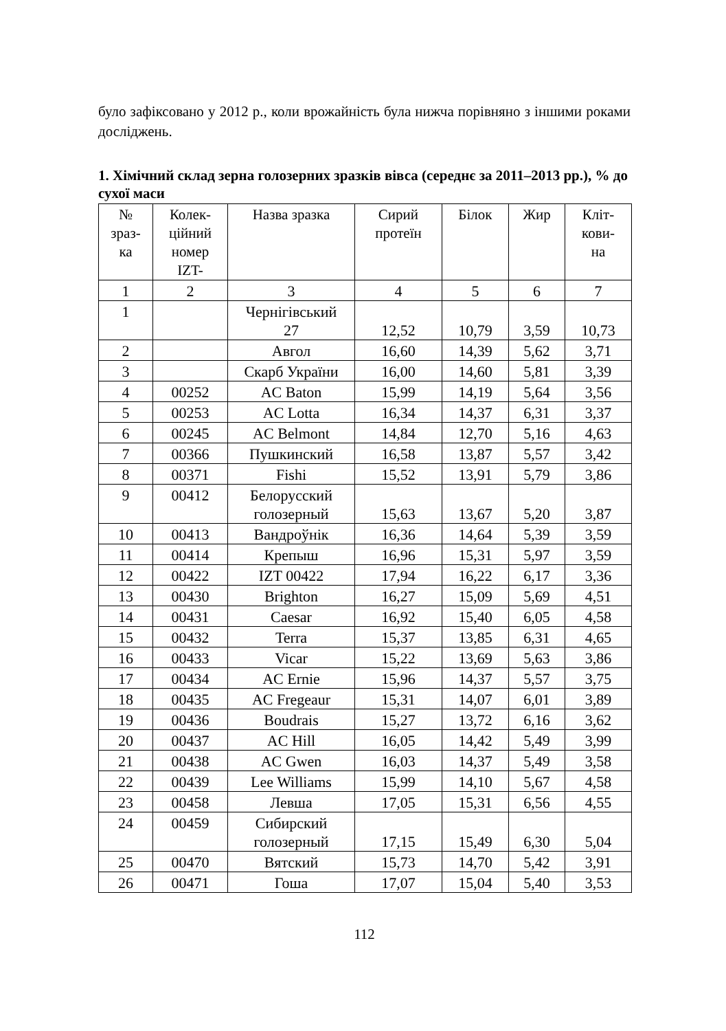було зафіксовано у 2012 р., коли врожайність була нижча порівняно з іншими роками досліджень.
1. Хімічний склад зерна голозерних зразків вівса (середнє за 2011–2013 рр.), % до сухої маси
| № зраз- ка | Колек- ційний номер IZT- | Назва зразка | Сирий протеїн | Білок | Жир | Кліт- кови- на |
| 1 | 2 | 3 | 4 | 5 | 6 | 7 |
| 1 | | Чернігівський 27 | 12,52 | 10,79 | 3,59 | 10,73 |
| 2 | | Авгол | 16,60 | 14,39 | 5,62 | 3,71 |
| 3 | | Скарб України | 16,00 | 14,60 | 5,81 | 3,39 |
| 4 | 00252 | AC Baton | 15,99 | 14,19 | 5,64 | 3,56 |
| 5 | 00253 | AC Lotta | 16,34 | 14,37 | 6,31 | 3,37 |
| 6 | 00245 | AC Belmont | 14,84 | 12,70 | 5,16 | 4,63 |
| 7 | 00366 | Пушкинский | 16,58 | 13,87 | 5,57 | 3,42 |
| 8 | 00371 | Fishi | 15,52 | 13,91 | 5,79 | 3,86 |
| 9 | 00412 | Белорусский голозерный | 15,63 | 13,67 | 5,20 | 3,87 |
| 10 | 00413 | Вандроўнік | 16,36 | 14,64 | 5,39 | 3,59 |
| 11 | 00414 | Крепыш | 16,96 | 15,31 | 5,97 | 3,59 |
| 12 | 00422 | IZT 00422 | 17,94 | 16,22 | 6,17 | 3,36 |
| 13 | 00430 | Brighton | 16,27 | 15,09 | 5,69 | 4,51 |
| 14 | 00431 | Caesar | 16,92 | 15,40 | 6,05 | 4,58 |
| 15 | 00432 | Terra | 15,37 | 13,85 | 6,31 | 4,65 |
| 16 | 00433 | Vicar | 15,22 | 13,69 | 5,63 | 3,86 |
| 17 | 00434 | AC Ernie | 15,96 | 14,37 | 5,57 | 3,75 |
| 18 | 00435 | AC Fregeaur | 15,31 | 14,07 | 6,01 | 3,89 |
| 19 | 00436 | Boudrais | 15,27 | 13,72 | 6,16 | 3,62 |
| 20 | 00437 | AC Hill | 16,05 | 14,42 | 5,49 | 3,99 |
| 21 | 00438 | AC Gwen | 16,03 | 14,37 | 5,49 | 3,58 |
| 22 | 00439 | Lee Williams | 15,99 | 14,10 | 5,67 | 4,58 |
| 23 | 00458 | Левша | 17,05 | 15,31 | 6,56 | 4,55 |
| 24 | 00459 | Сибирский голозерный | 17,15 | 15,49 | 6,30 | 5,04 |
| 25 | 00470 | Вятский | 15,73 | 14,70 | 5,42 | 3,91 |
| 26 | 00471 | Гоша | 17,07 | 15,04 | 5,40 | 3,53 |
112